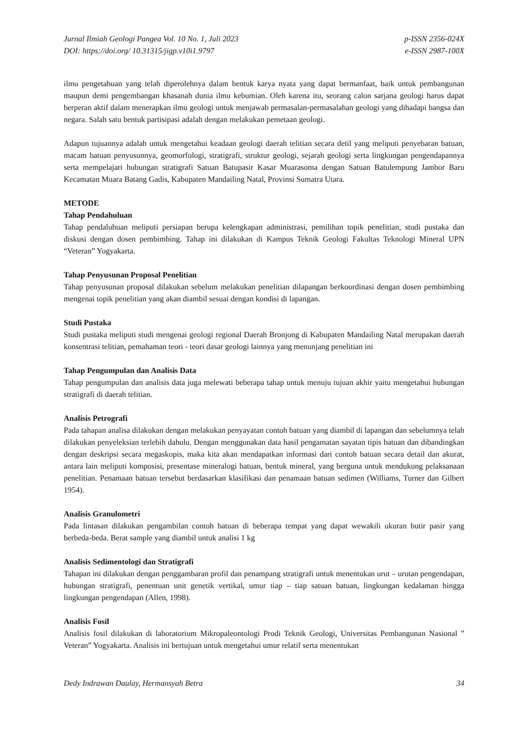Jurnal Ilmiah Geologi Pangea Vol. 10 No. 1, Juli 2023
DOI: https://doi.org/ 10.31315/jigp.v10i1.9797
p-ISSN 2356-024X
e-ISSN 2987-100X
ilmu pengetahuan yang telah diperolehnya dalam bentuk karya nyata yang dapat bermanfaat, baik untuk pembangunan maupun demi pengembangan khasanah dunia ilmu kebumian. Oleh karena itu, seorang calon sarjana geologi harus dapat berperan aktif dalam menerapkan ilmu geologi untuk menjawab permasalan-permasalahan geologi yang dihadapi bangsa dan negara. Salah satu bentuk partisipasi adalah dengan melakukan pemetaan geologi.
Adapun tujuannya adalah untuk mengetahui keadaan geologi daerah telitian secara detil yang meliputi penyebaran batuan, macam batuan penyusunnya, geomorfologi, stratigrafi, struktur geologi, sejarah geologi serta lingkungan pengendapannya serta mempelajari hubungan stratigrafi Satuan Batupasir Kasar Muarasoma dengan Satuan Batulempung Jambor Baru Kecamatan Muara Batang Gadis, Kabupaten Mandailing Natal, Provinsi Sumatra Utara.
METODE
Tahap Pendahuluan
Tahap pendaluhuan meliputi persiapan berupa kelengkapan administrasi, pemilihan topik penelitian, studi pustaka dan diskusi dengan dosen pembimbing. Tahap ini dilakukan di Kampus Teknik Geologi Fakultas Teknologi Mineral UPN “Veteran” Yogyakarta.
Tahap Penyusunan Proposal Penelitian
Tahap penyusunan proposal dilakukan sebelum melakukan penelitian dilapangan berkoordinasi dengan dosen pembimbing mengenai topik penelitian yang akan diambil sesuai dengan kondisi di lapangan.
Studi Pustaka
Studi pustaka meliputi studi mengenai geologi regional Daerah Bronjong di Kabupaten Mandailing Natal merupakan daerah konsentrasi telitian, pemahaman teori - teori dasar geologi lainnya yang menunjang penelitian ini
Tahap Pengumpulan dan Analisis Data
Tahap pengumpulan dan analisis data juga melewati beberapa tahap untuk menuju tujuan akhir yaitu mengetahui hubungan stratigrafi di daerah telitian.
Analisis Petrografi
Pada tahapan analisa dilakukan dengan melakukan penyayatan contoh batuan yang diambil di lapangan dan sebelumnya telah dilakukan penyeleksian terlebih dahulu. Dengan menggunakan data hasil pengamatan sayatan tipis batuan dan dibandingkan dengan deskripsi secara megaskopis, maka kita akan mendapatkan informasi dari contoh batuan secara detail dan akurat, antara lain meliputi komposisi, presentase mineralogi batuan, bentuk mineral, yang berguna untuk mendukung pelaksanaan penelitian. Penamaan batuan tersebut berdasarkan klasifikasi dan penamaan batuan sedimen (Williams, Turner dan Gilbert 1954).
Analisis Granulometri
Pada lintasan dilakukan pengambilan contoh batuan di beberapa tempat yang dapat wewakili ukuran butir pasir yang berbeda-beda. Berat sample yang diambil untuk analisi 1 kg
Analisis Sedimentologi dan Stratigrafi
Tahapan ini dilakukan dengan penggambaran profil dan penampang stratigrafi untuk menentukan urut – urutan pengendapan, hubungan stratigrafi, penentuan unit genetik vertikal, umur tiap – tiap satuan batuan, lingkungan kedalaman hingga lingkungan pengendapan (Allen, 1998).
Analisis Fosil
Analisis fosil dilakukan di laboratorium Mikropaleontologi Prodi Teknik Geologi, Universitas Pembangunan Nasional ” Veteran” Yogyakarta. Analisis ini bertujuan untuk mengetahui umur relatif serta menentukan
Dedy Indrawan Daulay, Hermansyah Betra
34